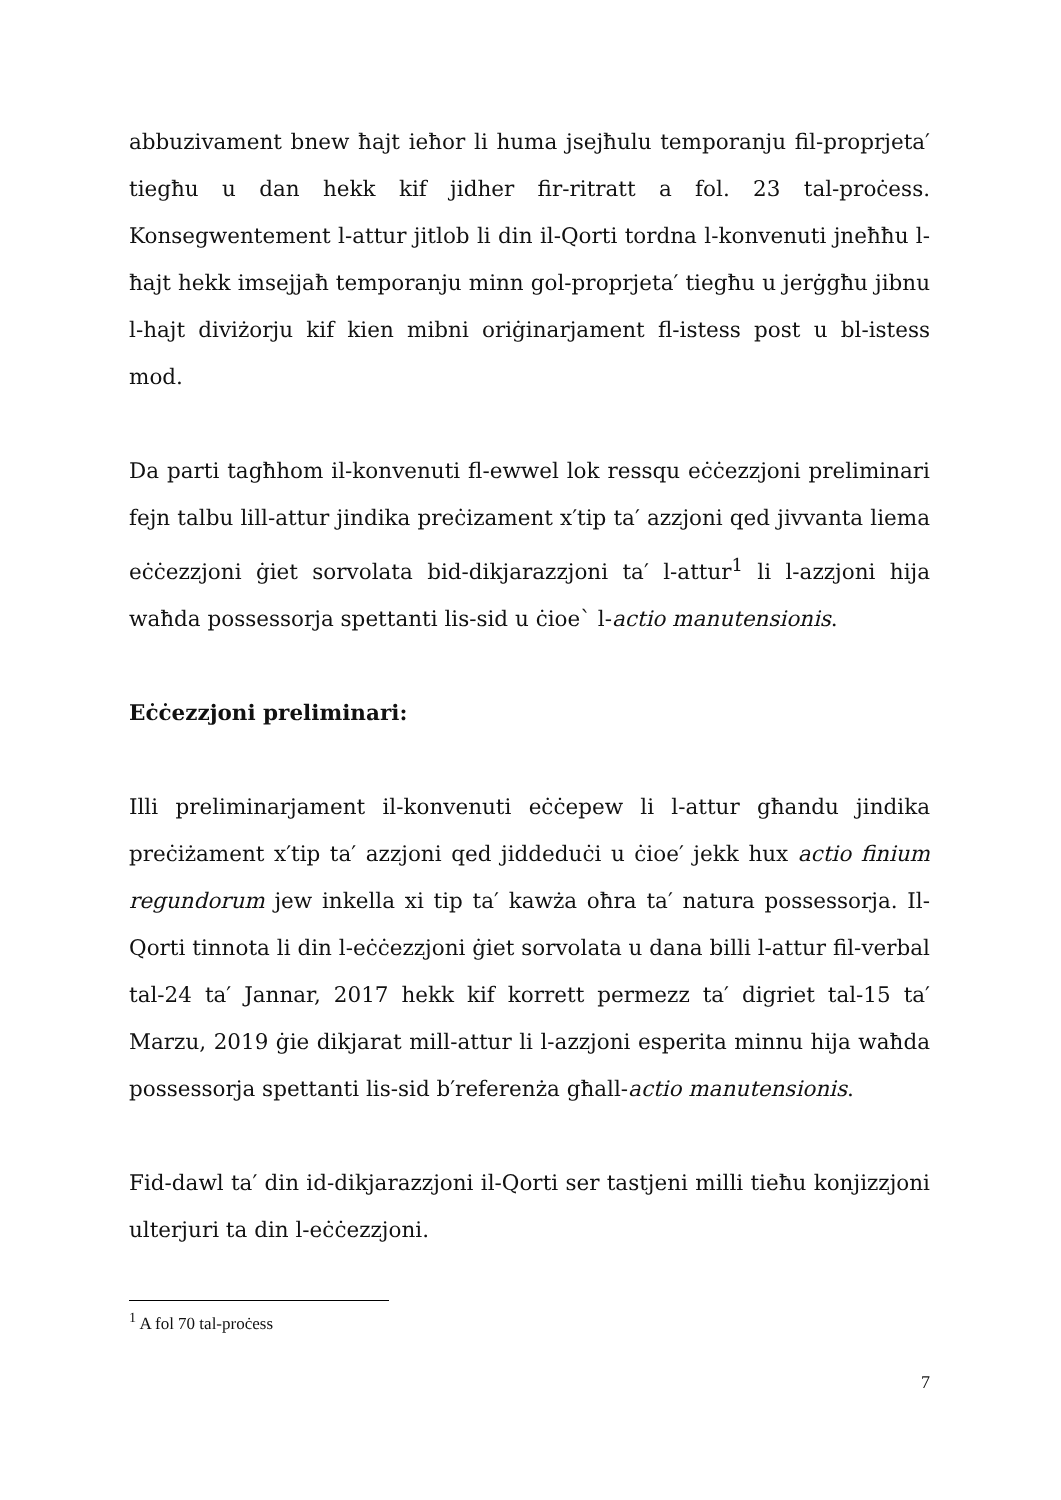abbuzivament bnew ħajt ieħor li huma jsejħulu temporanju fil-proprjeta′ tiegħu u dan hekk kif jidher fir-ritratt a fol. 23 tal-proċess. Konsegwentement l-attur jitlob li din il-Qorti tordna l-konvenuti jneħħu l-ħajt hekk imsejjaħ temporanju minn gol-proprjeta′ tiegħu u jerġgħu jibnu l-hajt diviżorju kif kien mibni oriġinarjament fl-istess post u bl-istess mod.
Da parti tagħhom il-konvenuti fl-ewwel lok ressqu eċċezzjoni preliminari fejn talbu lill-attur jindika preċizament x′tip ta′ azzjoni qed jivvanta liema eċċezzjoni ġiet sorvolata bid-dikjarazzjoni ta′ l-attur<sup>1</sup> li l-azzjoni hija waħda possessorja spettanti lis-sid u ċioe` l-actio manutensionis.
Eċċezzjoni preliminari:
Illi preliminarjament il-konvenuti eċċepew li l-attur għandu jindika preċiżament x′tip ta′ azzjoni qed jiddeduċi u ċioe′ jekk hux actio finium regundorum jew inkella xi tip ta′ kawża oħra ta′ natura possessorja. Il-Qorti tinnota li din l-eċċezzjoni ġiet sorvolata u dana billi l-attur fil-verbal tal-24 ta′ Jannar, 2017 hekk kif korrett permezz ta′ digriet tal-15 ta′ Marzu, 2019 ġie dikjarat mill-attur li l-azzjoni esperita minnu hija waħda possessorja spettanti lis-sid b′referenża għall-actio manutensionis.
Fid-dawl ta′ din id-dikjarazzjoni il-Qorti ser tastjeni milli tieħu konjizzjoni ulterjuri ta din l-eċċezzjoni.
<sup>1</sup> A fol 70 tal-proċess
7